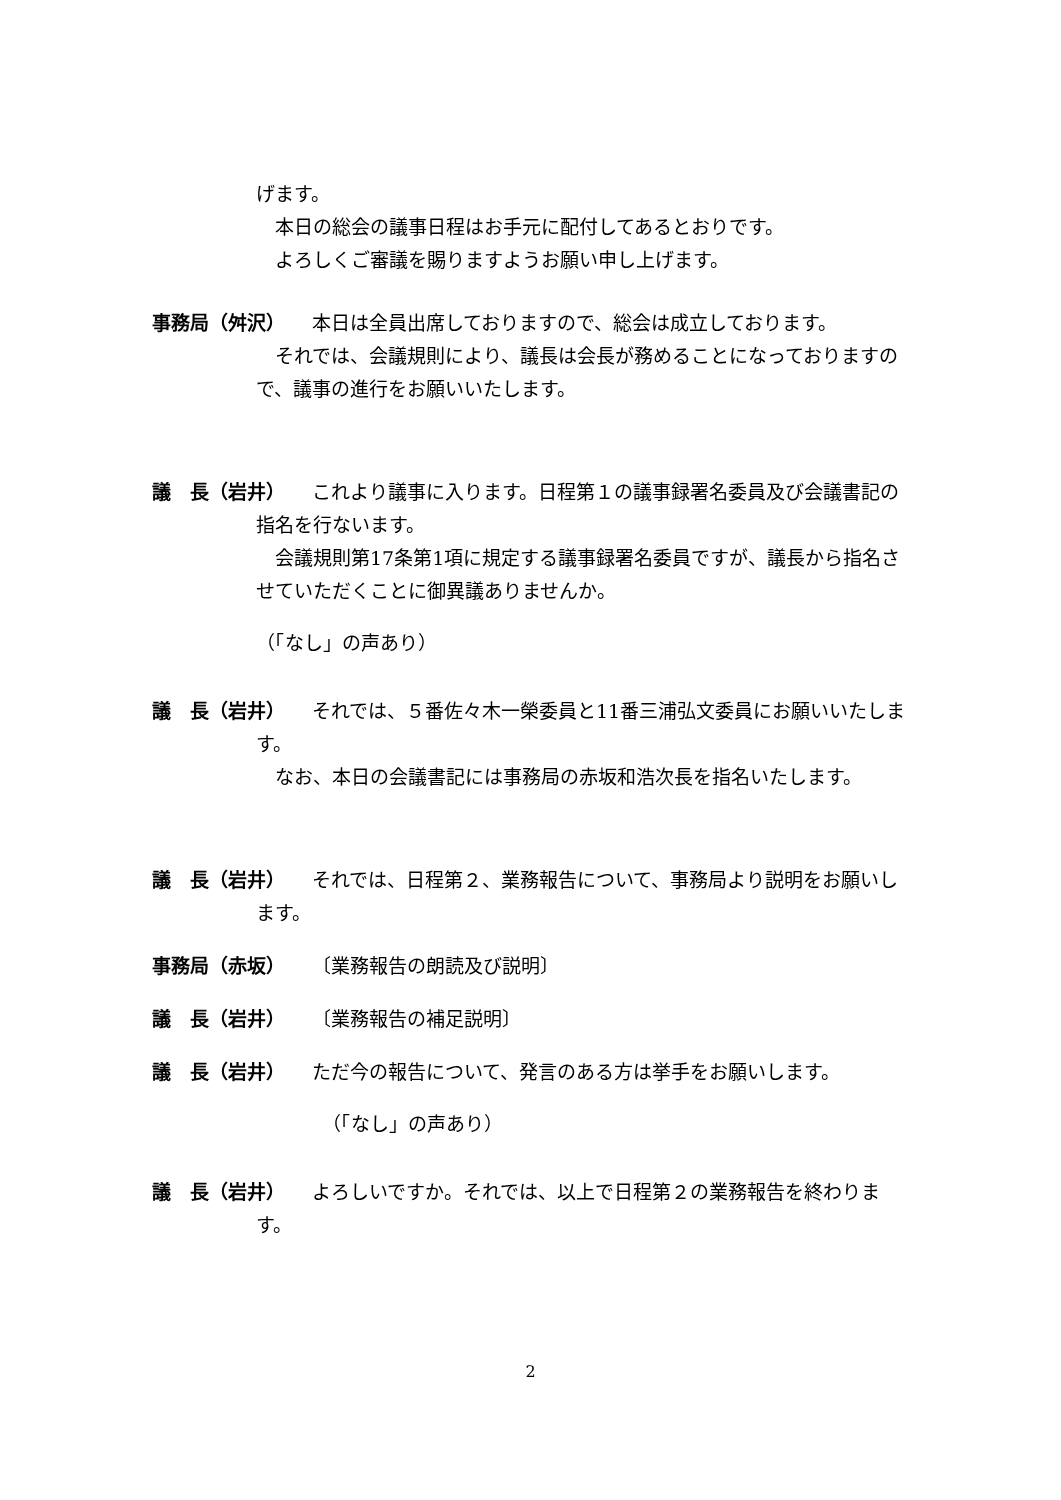げます。
本日の総会の議事日程はお手元に配付してあるとおりです。
よろしくご審議を賜りますようお願い申し上げます。
事務局（舛沢） 本日は全員出席しておりますので、総会は成立しております。
　それでは、会議規則により、議長は会長が務めることになっておりますので、議事の進行をお願いいたします。
議　長（岩井） これより議事に入ります。日程第１の議事録署名委員及び会議書記の指名を行ないます。
　会議規則第17条第1項に規定する議事録署名委員ですが、議長から指名させていただくことに御異議ありませんか。
（「なし」の声あり）
議　長（岩井） それでは、５番佐々木一榮委員と11番三浦弘文委員にお願いいたします。
　なお、本日の会議書記には事務局の赤坂和浩次長を指名いたします。
議　長（岩井） それでは、日程第２、業務報告について、事務局より説明をお願いします。
事務局（赤坂） 〔業務報告の朗読及び説明〕
議　長（岩井） 〔業務報告の補足説明〕
議　長（岩井） ただ今の報告について、発言のある方は挙手をお願いします。
（「なし」の声あり）
議　長（岩井） よろしいですか。それでは、以上で日程第２の業務報告を終わります。
2